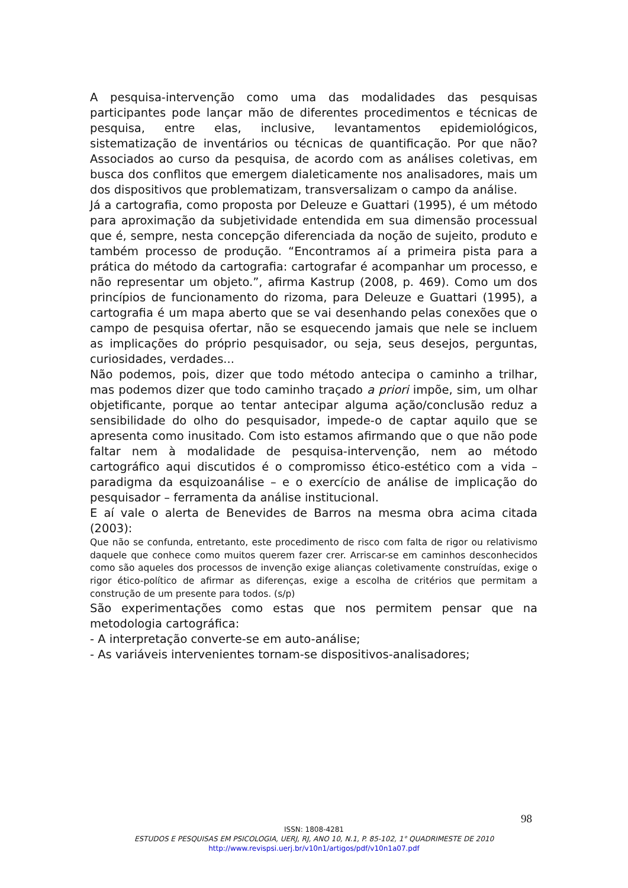A pesquisa-intervenção como uma das modalidades das pesquisas participantes pode lançar mão de diferentes procedimentos e técnicas de pesquisa, entre elas, inclusive, levantamentos epidemiológicos, sistematização de inventários ou técnicas de quantificação. Por que não? Associados ao curso da pesquisa, de acordo com as análises coletivas, em busca dos conflitos que emergem dialeticamente nos analisadores, mais um dos dispositivos que problematizam, transversalizam o campo da análise.
Já a cartografia, como proposta por Deleuze e Guattari (1995), é um método para aproximação da subjetividade entendida em sua dimensão processual que é, sempre, nesta concepção diferenciada da noção de sujeito, produto e também processo de produção. “Encontramos aí a primeira pista para a prática do método da cartografia: cartografar é acompanhar um processo, e não representar um objeto.”, afirma Kastrup (2008, p. 469). Como um dos princípios de funcionamento do rizoma, para Deleuze e Guattari (1995), a cartografia é um mapa aberto que se vai desenhando pelas conexões que o campo de pesquisa ofertar, não se esquecendo jamais que nele se incluem as implicações do próprio pesquisador, ou seja, seus desejos, perguntas, curiosidades, verdades...
Não podemos, pois, dizer que todo método antecipa o caminho a trilhar, mas podemos dizer que todo caminho traçado a priori impõe, sim, um olhar objetificante, porque ao tentar antecipar alguma ação/conclusão reduz a sensibilidade do olho do pesquisador, impede-o de captar aquilo que se apresenta como inusitado. Com isto estamos afirmando que o que não pode faltar nem à modalidade de pesquisa-intervenção, nem ao método cartográfico aqui discutidos é o compromisso ético-estético com a vida – paradigma da esquizoanálise – e o exercício de análise de implicação do pesquisador – ferramenta da análise institucional.
E aí vale o alerta de Benevides de Barros na mesma obra acima citada (2003):
Que não se confunda, entretanto, este procedimento de risco com falta de rigor ou relativismo daquele que conhece como muitos querem fazer crer. Arriscar-se em caminhos desconhecidos como são aqueles dos processos de invenção exige alianças coletivamente construídas, exige o rigor ético-político de afirmar as diferenças, exige a escolha de critérios que permitam a construção de um presente para todos. (s/p)
São experimentações como estas que nos permitem pensar que na metodologia cartográfica:
- A interpretação converte-se em auto-análise;
- As variáveis intervenientes tornam-se dispositivos-analisadores;
98
ISSN: 1808-4281
ESTUDOS E PESQUISAS EM PSICOLOGIA, UERJ, RJ, ANO 10, N.1, P. 85-102, 1° QUADRIMESTE DE 2010
http://www.revispsi.uerj.br/v10n1/artigos/pdf/v10n1a07.pdf